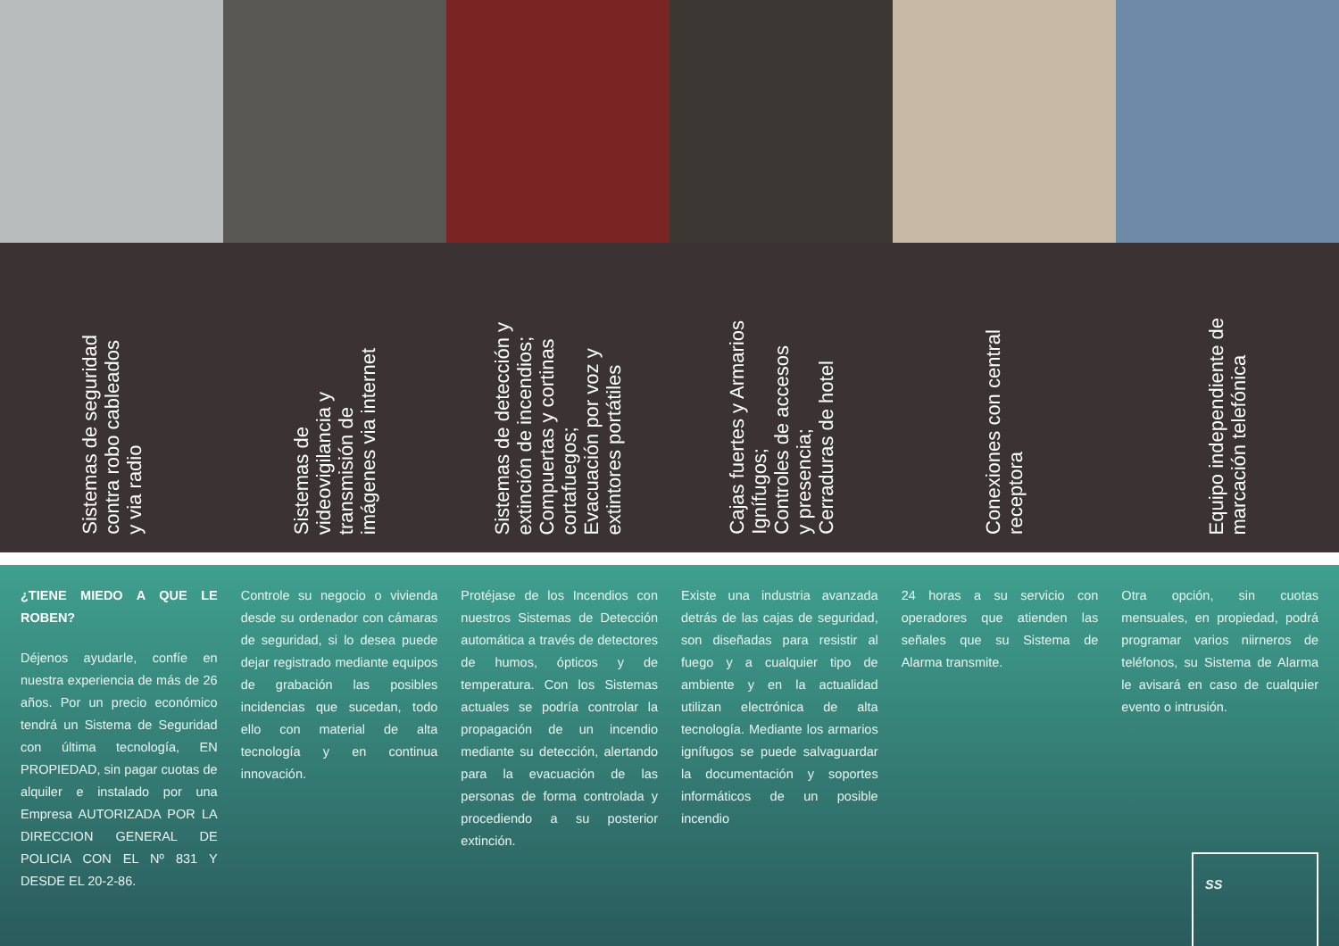Sistemas de seguridad
contra robo cableados
y via radio
Sistemas de
videovigilancia y
transmisión de
imágenes via internet
Sistemas de detección y
extinción de incendios;
Compuertas y cortinas
cortafuegos;
Evacuación por voz y
extintores portátiles
Cajas fuertes y Armarios
Ignífugos;
Controles de accesos
y presencia;
Cerraduras de hotel
Conexiones con central
receptora
Equipo independiente de
marcación telefónica
¿TIENE MIEDO A QUE LE ROBEN?
Déjenos ayudarle, confíe en nuestra experiencia de más de 26 años. Por un precio económico tendrá un Sistema de Seguridad con última tecnología, EN PROPIEDAD, sin pagar cuotas de alquiler e instalado por una Empresa AUTORIZADA POR LA DIRECCION GENERAL DE POLICIA CON EL Nº 831 Y DESDE EL 20-2-86.
Controle su negocio o vivienda desde su ordenador con cámaras de seguridad, si lo desea puede dejar registrado mediante equipos de grabación las posibles incidencias que sucedan, todo ello con material de alta tecnología y en continua innovación.
Protéjase de los Incendios con nuestros Sistemas de Detección automática a través de detectores de humos, ópticos y de temperatura. Con los Sistemas actuales se podría controlar la propagación de un incendio mediante su detección, alertando para la evacuación de las personas de forma controlada y procediendo a su posterior extinción.
Existe una industria avanzada detrás de las cajas de seguridad, son diseñadas para resistir al fuego y a cualquier tipo de ambiente y en la actualidad utilizan electrónica de alta tecnología. Mediante los armarios ignífugos se puede salvaguardar la documentación y soportes informáticos de un posible incendio
24 horas a su servicio con operadores que atienden las señales que su Sistema de Alarma transmite.
Otra opción, sin cuotas mensuales, en propiedad, podrá programar varios niirneros de teléfonos, su Sistema de Alarma le avisará en caso de cualquier evento o intrusión.
SS